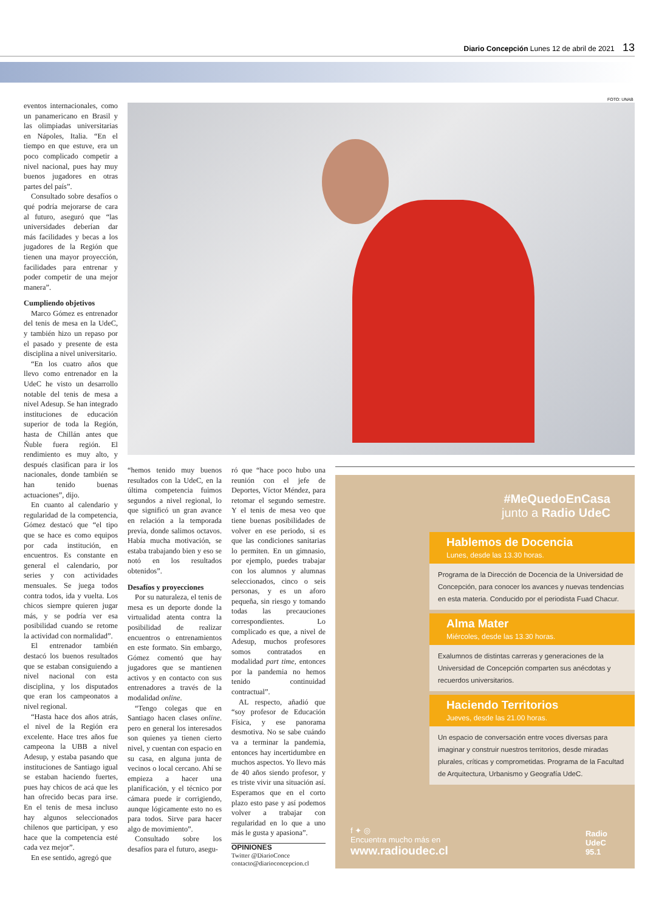Diario Concepción Lunes 12 de abril de 2021 13
eventos internacionales, como un panamericano en Brasil y las olimpiadas universitarias en Nápoles, Italia. “En el tiempo en que estuve, era un poco complicado competir a nivel nacional, pues hay muy buenos jugadores en otras partes del país”.
Consultado sobre desafíos o qué podría mejorarse de cara al futuro, aseguró que “las universidades deberían dar más facilidades y becas a los jugadores de la Región que tienen una mayor proyección, facilidades para entrenar y poder competir de una mejor manera”.
Cumpliendo objetivos
Marco Gómez es entrenador del tenis de mesa en la UdeC, y también hizo un repaso por el pasado y presente de esta disciplina a nivel universitario.
“En los cuatro años que llevo como entrenador en la UdeC he visto un desarrollo notable del tenis de mesa a nivel Adesup. Se han integrado instituciones de educación superior de toda la Región, hasta de Chillán antes que Ñuble fuera región. El rendimiento es muy alto, y después clasifican para ir los nacionales, donde también se han tenido buenas actuaciones”, dijo.
En cuanto al calendario y regularidad de la competencia, Gómez destacó que “el tipo que se hace es como equipos por cada institución, en encuentros. Es constante en general el calendario, por series y con actividades mensuales. Se juega todos contra todos, ida y vuelta. Los chicos siempre quieren jugar más, y se podría ver esa posibilidad cuando se retome la actividad con normalidad”.
El entrenador también destacó los buenos resultados que se estaban consiguiendo a nivel nacional con esta disciplina, y los disputados que eran los campeonatos a nivel regional.
“Hasta hace dos años atrás, el nivel de la Región era excelente. Hace tres años fue campeona la UBB a nivel Adesup, y estaba pasando que instituciones de Santiago igual se estaban haciendo fuertes, pues hay chicos de acá que les han ofrecido becas para irse. En el tenis de mesa incluso hay algunos seleccionados chilenos que participan, y eso hace que la competencia esté cada vez mejor”.
En ese sentido, agregó que
FOTO: UNAB
“hemos tenido muy buenos resultados con la UdeC, en la última competencia fuimos segundos a nivel regional, lo que significó un gran avance en relación a la temporada previa, donde salimos octavos. Había mucha motivación, se estaba trabajando bien y eso se notó en los resultados obtenidos”.
Desafíos y proyecciones
Por su naturaleza, el tenis de mesa es un deporte donde la virtualidad atenta contra la posibilidad de realizar encuentros o entrenamientos en este formato. Sin embargo, Gómez comentó que hay jugadores que se mantienen activos y en contacto con sus entrenadores a través de la modalidad online.
“Tengo colegas que en Santiago hacen clases online. pero en general los interesados son quienes ya tienen cierto nivel, y cuentan con espacio en su casa, en alguna junta de vecinos o local cercano. Ahí se empieza a hacer una planificación, y el técnico por cámara puede ir corrigiendo, aunque lógicamente esto no es para todos. Sirve para hacer algo de movimiento”.
Consultado sobre los desafíos para el futuro, asegu-
ró que “hace poco hubo una reunión con el jefe de Deportes, Víctor Méndez, para retomar el segundo semestre. Y el tenis de mesa veo que tiene buenas posibilidades de volver en ese periodo, si es que las condiciones sanitarias lo permiten. En un gimnasio, por ejemplo, puedes trabajar con los alumnos y alumnas seleccionados, cinco o seis personas, y es un aforo pequeña, sin riesgo y tomando todas las precauciones correspondientes. Lo complicado es que, a nivel de Adesup, muchos profesores somos contratados en modalidad part time, entonces por la pandemia no hemos tenido continuidad contractual”.
AL respecto, añadió que “soy profesor de Educación Física, y ese panorama desmotiva. No se sabe cuándo va a terminar la pandemia, entonces hay incertidumbre en muchos aspectos. Yo llevo más de 40 años siendo profesor, y es triste vivir una situación así. Esperamos que en el corto plazo esto pase y así podemos volver a trabajar con regularidad en lo que a uno más le gusta y apasiona”.
OPINIONES
Twitter @DiarioConce
contacto@diarioconcepcion.cl
#MeQuedoEnCasa
junto a Radio UdeC
Hablemos de Docencia
Lunes, desde las 13.30 horas.
Programa de la Dirección de Docencia de la Universidad de Concepción, para conocer los avances y nuevas tendencias en esta materia. Conducido por el periodista Fuad Chacur.
Alma Mater
Miércoles, desde las 13.30 horas.
Exalumnos de distintas carreras y generaciones de la Universidad de Concepción comparten sus anécdotas y recuerdos universitarios.
Haciendo Territorios
Jueves, desde las 21.00 horas.
Un espacio de conversación entre voces diversas para imaginar y construir nuestros territorios, desde miradas plurales, críticas y comprometidas. Programa de la Facultad de Arquitectura, Urbanismo y Geografía UdeC.
f ✦ ◎
Encuentra mucho más en
www.radioudec.cl
Radio
UdeC
95.1